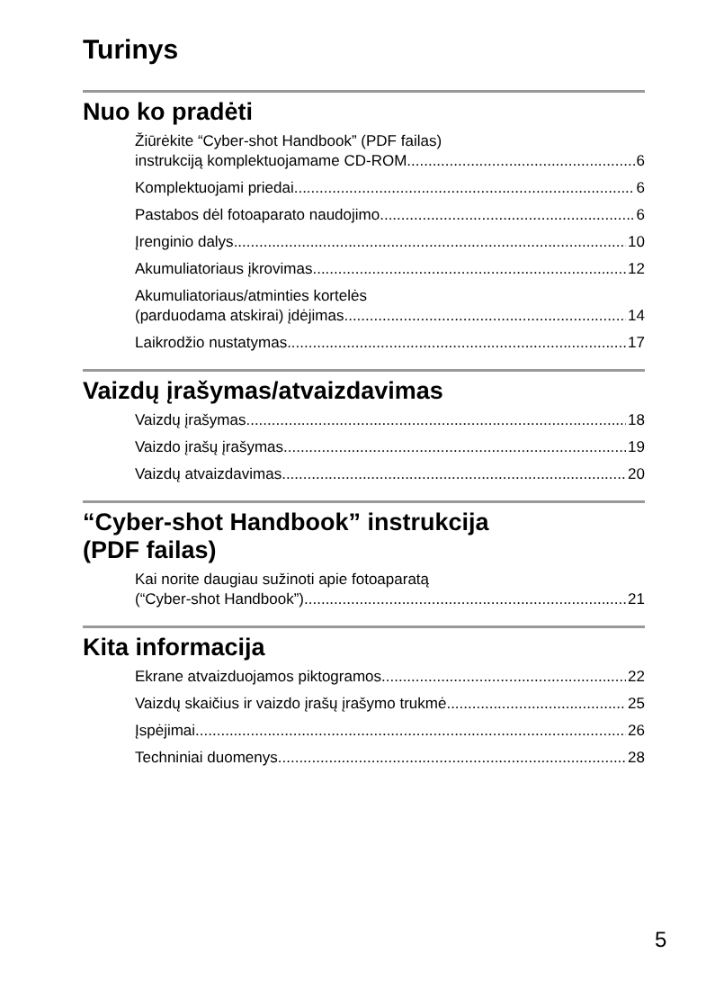Turinys
Nuo ko pradėti
Žiūrėkite “Cyber-shot Handbook” (PDF failas)
instrukciją komplektuojamame CD-ROM 6
Komplektuojami priedai 6
Pastabos dėl fotoaparato naudojimo 6
Įrenginio dalys 10
Akumuliatoriaus įkrovimas 12
Akumuliatoriaus/atminties kortelės
(parduodama atskirai) įdėjimas 14
Laikrodžio nustatymas 17
Vaizdų įrašymas/atvaizdavimas
Vaizdų įrašymas 18
Vaizdo įrašų įrašymas 19
Vaizdų atvaizdavimas 20
“Cyber-shot Handbook” instrukcija
(PDF failas)
Kai norite daugiau sužinoti apie fotoaparatą
(“Cyber-shot Handbook”) 21
Kita informacija
Ekrane atvaizduojamos piktogramos 22
Vaizdų skaičius ir vaizdo įrašų įrašymo trukmė 25
Įspėjimai 26
Techniniai duomenys 28
5